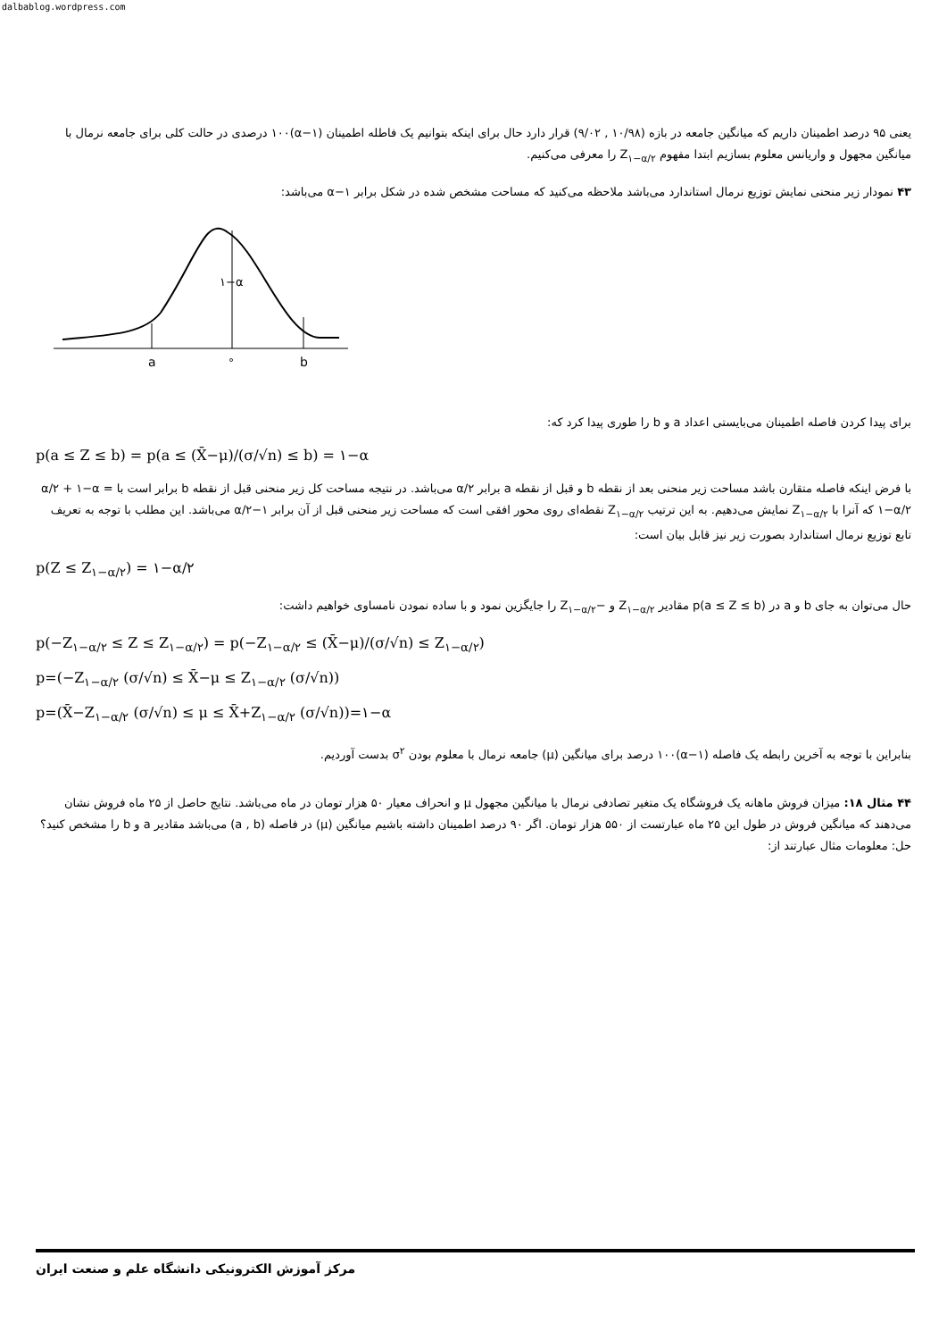dalbablog.wordpress.com
یعنی ۹۵ درصد اطمینان داریم که میانگین جامعه در بازه (۱۰/۹۸ , ۹/۰۲) قرار دارد حال برای اینکه بتوانیم یک فاطله اطمینان (α−۱)۱۰۰ درصدی در حالت کلی برای جامعه نرمال با میانگین مجهول و واریانس معلوم بسازیم ابتدا مفهوم Z<sub>۱−α/۲</sub> را معرفی می‌کنیم.
۴۳ نمودار زیر منحنی نمایش توزیع نرمال استاندارد می‌باشد ملاحظه می‌کنید که مساحت مشخص شده در شکل برابر α−۱ می‌باشد:
a
°
b
۱−α
برای پیدا کردن فاصله اطمینان می‌بایستی اعداد a و b را طوری پیدا کرد که:
p(a ≤ Z ≤ b) = p(a ≤ (X̄−μ)/(σ/√n) ≤ b) = ۱−α
با فرض اینکه فاصله متقارن باشد مساحت زیر منحنی بعد از نقطه b و قبل از نقطه a برابر α/۲ می‌باشد. در نتیجه مساحت کل زیر منحنی قبل از نقطه b برابر است با α/۲ + ۱−α = ۱−α/۲ که آنرا با Z<sub>۱−α/۲</sub> نمایش می‌دهیم. به این ترتیب Z<sub>۱−α/۲</sub> نقطه‌ای روی محور افقی است که مساحت زیر منحنی قبل از آن برابر ۱−α/۲ می‌باشد. این مطلب با توجه به تعریف تابع توزیع نرمال استاندارد بصورت زیر نیز قابل بیان است:
p(Z ≤ Z<sub>۱−α/۲</sub>) = ۱−α/۲
حال می‌توان به جای b و a در p(a ≤ Z ≤ b) مقادیر Z<sub>۱−α/۲</sub> و −Z<sub>۱−α/۲</sub> را جایگزین نمود و با ساده نمودن نامساوی خواهیم داشت:
p(−Z<sub>۱−α/۲</sub> ≤ Z ≤ Z<sub>۱−α/۲</sub>) = p(−Z<sub>۱−α/۲</sub> ≤ (X̄−μ)/(σ/√n) ≤ Z<sub>۱−α/۲</sub>)
p=(−Z<sub>۱−α/۲</sub> (σ/√n) ≤ X̄−μ ≤ Z<sub>۱−α/۲</sub> (σ/√n))
p=(X̄−Z<sub>۱−α/۲</sub> (σ/√n) ≤ μ ≤ X̄+Z<sub>۱−α/۲</sub> (σ/√n))=۱−α
بنابراین با توجه به آخرین رابطه یک فاصله (α−۱)۱۰۰ درصد برای میانگین (μ) جامعه نرمال با معلوم بودن σ<sup>۲</sup> بدست آوردیم.
۴۴ مثال ۱۸: میزان فروش ماهانه یک فروشگاه یک متغیر تصادفی نرمال با میانگین مجهول μ و انحراف معیار ۵۰ هزار تومان در ماه می‌باشد. نتایج حاصل از ۲۵ ماه فروش نشان می‌دهند که میانگین فروش در طول این ۲۵ ماه عبارتست از ۵۵۰ هزار تومان. اگر ۹۰ درصد اطمینان داشته باشیم میانگین (μ) در فاصله (a , b) می‌باشد مقادیر a و b را مشخص کنید؟
حل: معلومات مثال عبارتند از:
مرکز آموزش الکترونیکی دانشگاه علم و صنعت ایران